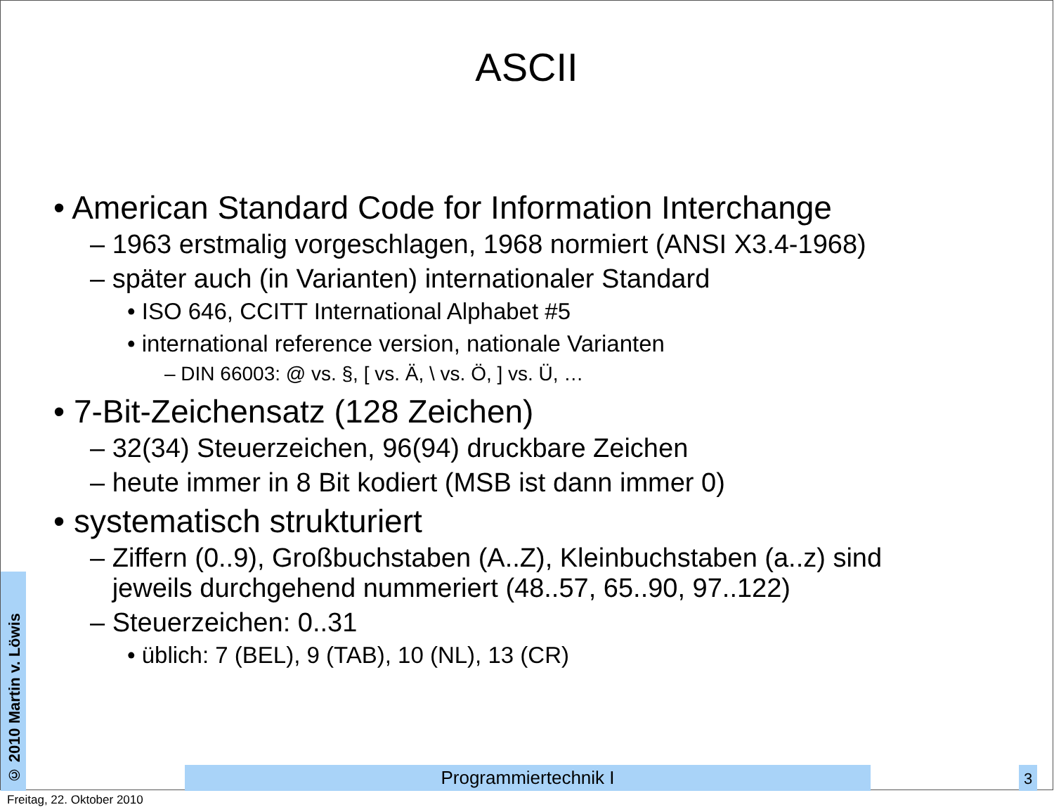ASCII
• American Standard Code for Information Interchange
– 1963 erstmalig vorgeschlagen, 1968 normiert (ANSI X3.4-1968)
– später auch (in Varianten) internationaler Standard
• ISO 646, CCITT International Alphabet #5
• international reference version, nationale Varianten
– DIN 66003: @ vs. §, [ vs. Ä, \ vs. Ö, ] vs. Ü, …
• 7-Bit-Zeichensatz (128 Zeichen)
– 32(34) Steuerzeichen, 96(94) druckbare Zeichen
– heute immer in 8 Bit kodiert (MSB ist dann immer 0)
• systematisch strukturiert
– Ziffern (0..9), Großbuchstaben (A..Z), Kleinbuchstaben (a..z) sind
jeweils durchgehend nummeriert (48..57, 65..90, 97..122)
– Steuerzeichen: 0..31
• üblich: 7 (BEL), 9 (TAB), 10 (NL), 13 (CR)
© 2010 Martin v. Löwis
Programmiertechnik I 3
Freitag, 22. Oktober 2010